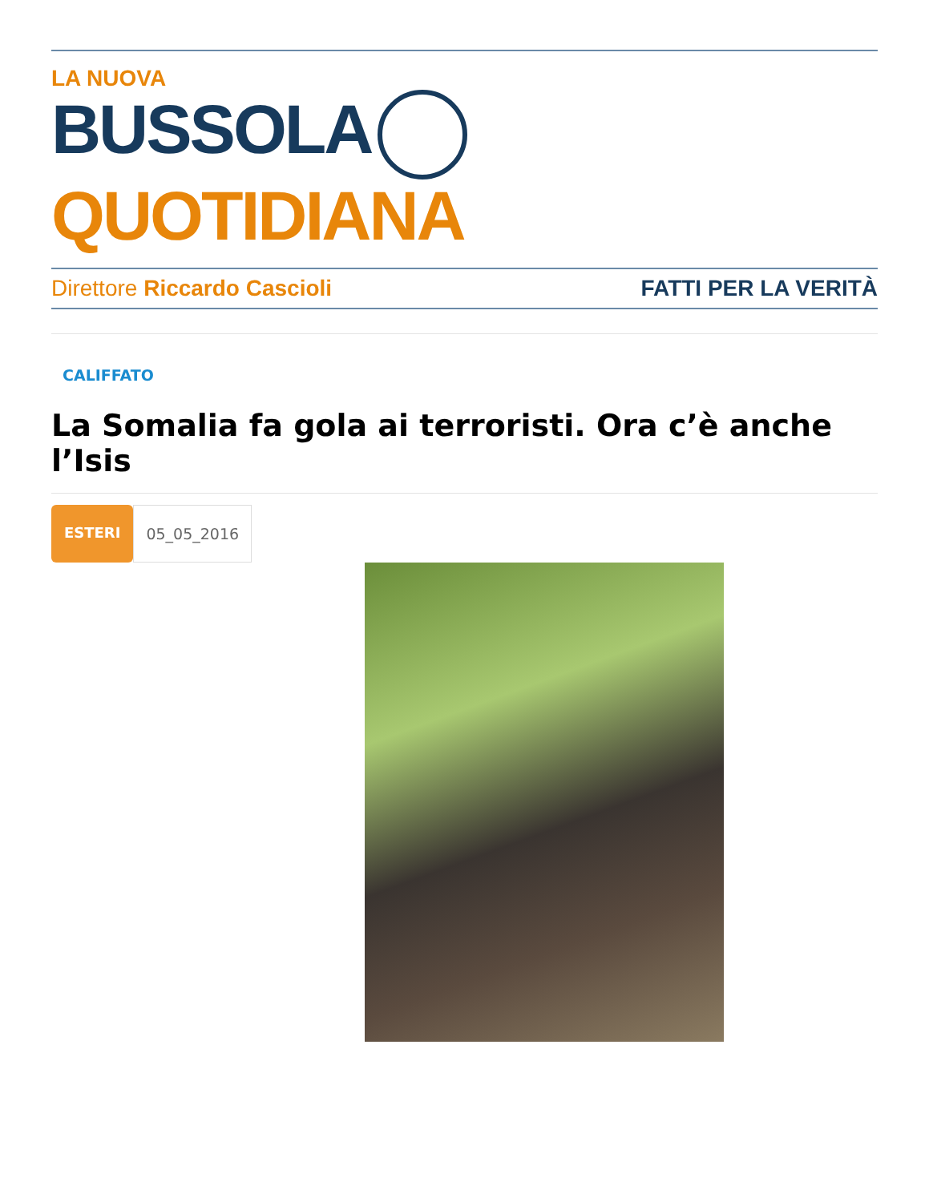LA NUOVA
BUSSOLA QUOTIDIANA
Direttore Riccardo Cascioli FATTI PER LA VERITÀ
CALIFFATO
La Somalia fa gola ai terroristi. Ora c’è anche l’Isis
ESTERI 05_05_2016